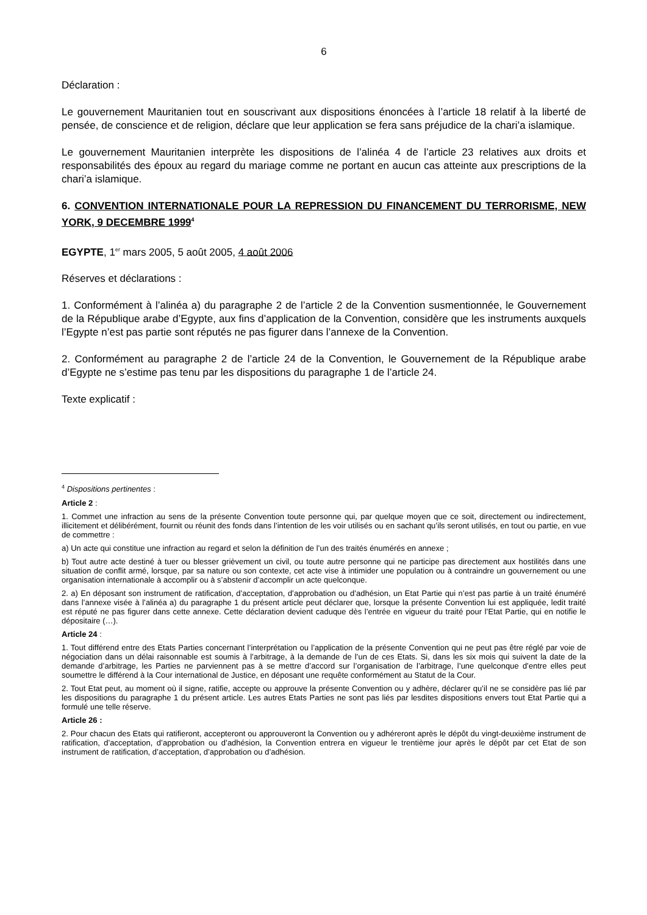6
Déclaration :
Le gouvernement Mauritanien tout en souscrivant aux dispositions énoncées à l’article 18 relatif à la liberté de pensée, de conscience et de religion, déclare que leur application se fera sans préjudice de la chari’a islamique.
Le gouvernement Mauritanien interprète les dispositions de l’alinéa 4 de l’article 23 relatives aux droits et responsabilités des époux au regard du mariage comme ne portant en aucun cas atteinte aux prescriptions de la chari’a islamique.
6. CONVENTION INTERNATIONALE POUR LA REPRESSION DU FINANCEMENT DU TERRORISME, NEW YORK, 9 DECEMBRE 1999<sup>4</sup>
EGYPTE, 1<sup>er</sup> mars 2005, 5 août 2005, 4 août 2006
Réserves et déclarations :
1. Conformément à l’alinéa a) du paragraphe 2 de l’article 2 de la Convention susmentionnée, le Gouvernement de la République arabe d’Egypte, aux fins d’application de la Convention, considère que les instruments auxquels l’Egypte n’est pas partie sont réputés ne pas figurer dans l’annexe de la Convention.
2. Conformément au paragraphe 2 de l’article 24 de la Convention, le Gouvernement de la République arabe d’Egypte ne s’estime pas tenu par les dispositions du paragraphe 1 de l’article 24.
Texte explicatif :
<sup>4</sup> Dispositions pertinentes :
Article 2 :
1. Commet une infraction au sens de la présente Convention toute personne qui, par quelque moyen que ce soit, directement ou indirectement, illicitement et délibérément, fournit ou réunit des fonds dans l’intention de les voir utilisés ou en sachant qu’ils seront utilisés, en tout ou partie, en vue de commettre :
a) Un acte qui constitue une infraction au regard et selon la définition de l’un des traités énumérés en annexe ;
b) Tout autre acte destiné à tuer ou blesser grièvement un civil, ou toute autre personne qui ne participe pas directement aux hostilités dans une situation de conflit armé, lorsque, par sa nature ou son contexte, cet acte vise à intimider une population ou à contraindre un gouvernement ou une organisation internationale à accomplir ou à s’abstenir d’accomplir un acte quelconque.
2. a) En déposant son instrument de ratification, d’acceptation, d’approbation ou d’adhésion, un Etat Partie qui n’est pas partie à un traité énuméré dans l’annexe visée à l’alinéa a) du paragraphe 1 du présent article peut déclarer que, lorsque la présente Convention lui est appliquée, ledit traité est réputé ne pas figurer dans cette annexe. Cette déclaration devient caduque dès l’entrée en vigueur du traité pour l’Etat Partie, qui en notifie le dépositaire (…).
Article 24 :
1. Tout différend entre des Etats Parties concernant l’interprétation ou l’application de la présente Convention qui ne peut pas être réglé par voie de négociation dans un délai raisonnable est soumis à l’arbitrage, à la demande de l’un de ces Etats. Si, dans les six mois qui suivent la date de la demande d’arbitrage, les Parties ne parviennent pas à se mettre d’accord sur l’organisation de l’arbitrage, l’une quelconque d’entre elles peut soumettre le différend à la Cour international de Justice, en déposant une requête conformément au Statut de la Cour.
2. Tout Etat peut, au moment où il signe, ratifie, accepte ou approuve la présente Convention ou y adhère, déclarer qu’il ne se considère pas lié par les dispositions du paragraphe 1 du présent article. Les autres Etats Parties ne sont pas liés par lesdites dispositions envers tout Etat Partie qui a formulé une telle réserve.
Article 26 :
2. Pour chacun des Etats qui ratifieront, accepteront ou approuveront la Convention ou y adhéreront après le dépôt du vingt-deuxième instrument de ratification, d’acceptation, d’approbation ou d’adhésion, la Convention entrera en vigueur le trentième jour après le dépôt par cet Etat de son instrument de ratification, d’acceptation, d’approbation ou d’adhésion.